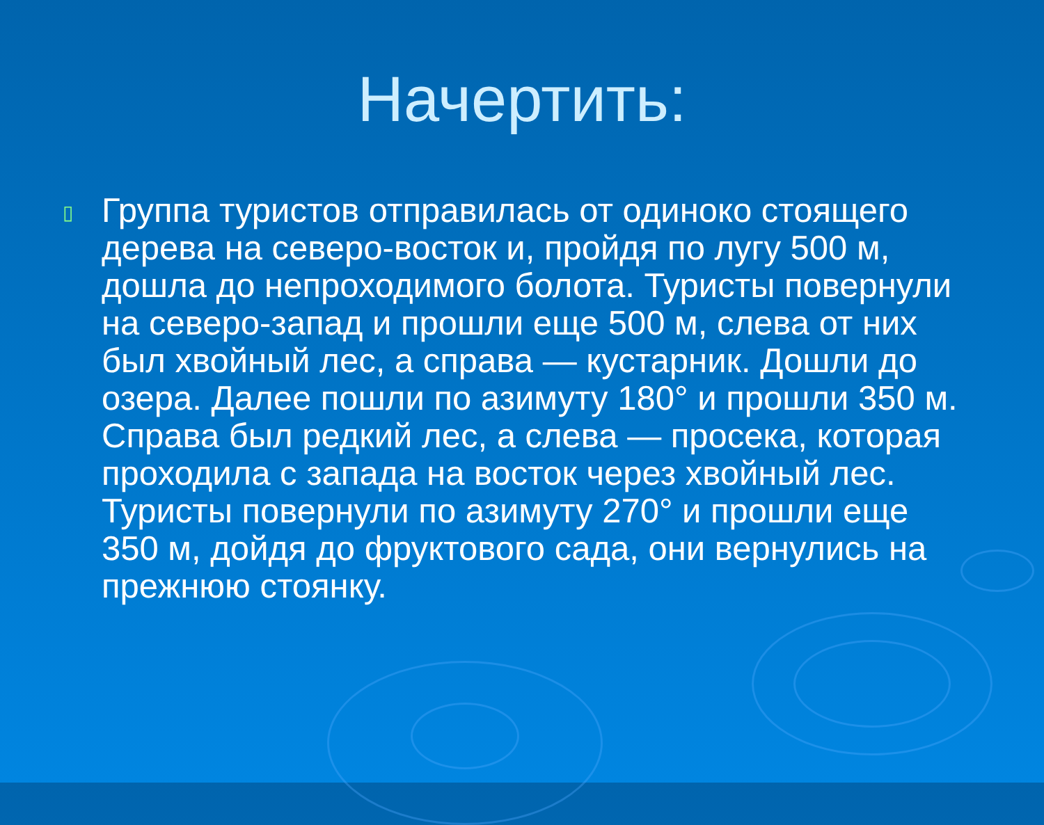Начертить:
▯
Группа туристов отправилась от одиноко стоящего дерева на северо-восток и, пройдя по лугу 500 м, дошла до непроходимого болота. Туристы повернули на северо-запад и прошли еще 500 м, слева от них был хвойный лес, а справа — кустарник. Дошли до озера. Далее пошли по азимуту 180° и прошли 350 м. Справа был редкий лес, а слева — просека, которая проходила с запада на восток через хвойный лес. Туристы повернули по азимуту 270° и прошли еще 350 м, дойдя до фруктового сада, они вернулись на прежнюю стоянку.